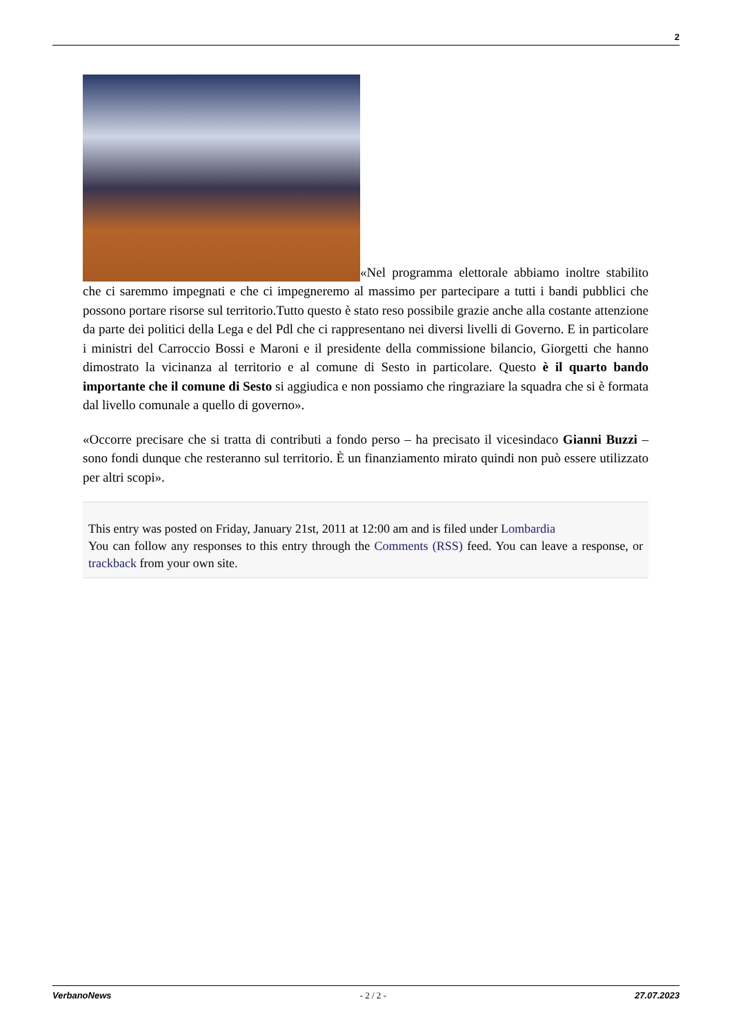2
«Nel programma elettorale abbiamo inoltre stabilito che ci saremmo impegnati e che ci impegneremo al massimo per partecipare a tutti i bandi pubblici che possono portare risorse sul territorio.Tutto questo è stato reso possibile grazie anche alla costante attenzione da parte dei politici della Lega e del Pdl che ci rappresentano nei diversi livelli di Governo. E in particolare i ministri del Carroccio Bossi e Maroni e il presidente della commissione bilancio, Giorgetti che hanno dimostrato la vicinanza al territorio e al comune di Sesto in particolare. Questo è il quarto bando importante che il comune di Sesto si aggiudica e non possiamo che ringraziare la squadra che si è formata dal livello comunale a quello di governo».
«Occorre precisare che si tratta di contributi a fondo perso – ha precisato il vicesindaco Gianni Buzzi – sono fondi dunque che resteranno sul territorio. È un finanziamento mirato quindi non può essere utilizzato per altri scopi».
This entry was posted on Friday, January 21st, 2011 at 12:00 am and is filed under Lombardia
You can follow any responses to this entry through the Comments (RSS) feed. You can leave a response, or trackback from your own site.
VerbanoNews - 2 / 2 - 27.07.2023